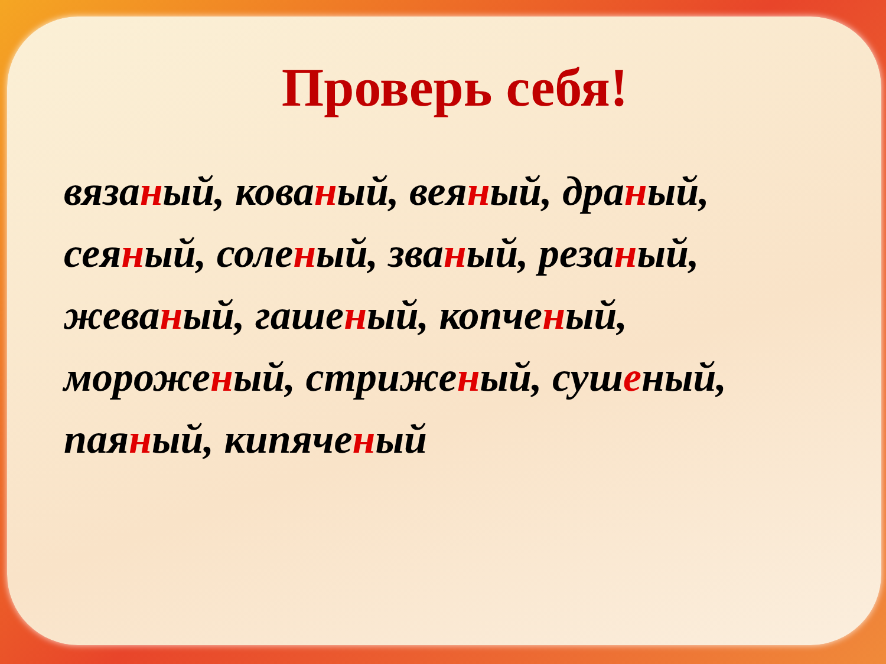Проверь себя!
вязаный, кованый, веяный, драный,
сеяный, соленый, званый, резаный,
жеваный, гашеный, копченый,
мороженый, стриженый, сушеный,
паяный, кипяченый